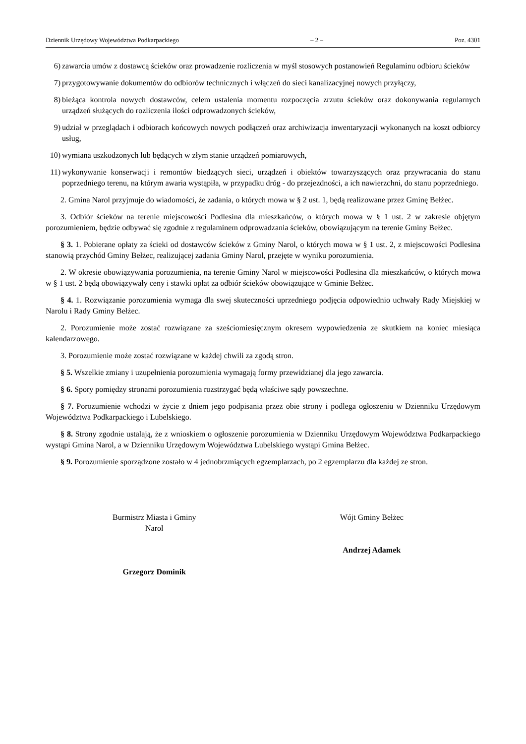Dziennik Urzędowy Województwa Podkarpackiego – 2 – Poz. 4301
6) zawarcia umów z dostawcą ścieków oraz prowadzenie rozliczenia w myśl stosowych postanowień Regulaminu odbioru ścieków
7) przygotowywanie dokumentów do odbiorów technicznych i włączeń do sieci kanalizacyjnej nowych przyłączy,
8) bieżąca kontrola nowych dostawców, celem ustalenia momentu rozpoczęcia zrzutu ścieków oraz dokonywania regularnych urządzeń służących do rozliczenia ilości odprowadzonych ścieków,
9) udział w przeglądach i odbiorach końcowych nowych podłączeń oraz archiwizacja inwentaryzacji wykonanych na koszt odbiorcy usług,
10) wymiana uszkodzonych lub będących w złym stanie urządzeń pomiarowych,
11) wykonywanie konserwacji i remontów biedzących sieci, urządzeń i obiektów towarzyszących oraz przywracania do stanu poprzedniego terenu, na którym awaria wystąpiła, w przypadku dróg - do przejezdności, a ich nawierzchni, do stanu poprzedniego.
2. Gmina Narol przyjmuje do wiadomości, że zadania, o których mowa w § 2 ust. 1, będą realizowane przez Gminę Bełżec.
3. Odbiór ścieków na terenie miejscowości Podlesina dla mieszkańców, o których mowa w § 1 ust. 2 w zakresie objętym porozumieniem, będzie odbywać się zgodnie z regulaminem odprowadzania ścieków, obowiązującym na terenie Gminy Bełżec.
§ 3. 1. Pobierane opłaty za ścieki od dostawców ścieków z Gminy Narol, o których mowa w § 1 ust. 2, z miejscowości Podlesina stanowią przychód Gminy Bełżec, realizującej zadania Gminy Narol, przejęte w wyniku porozumienia.
2. W okresie obowiązywania porozumienia, na terenie Gminy Narol w miejscowości Podlesina dla mieszkańców, o których mowa w § 1 ust. 2 będą obowiązywały ceny i stawki opłat za odbiór ścieków obowiązujące w Gminie Bełżec.
§ 4. 1. Rozwiązanie porozumienia wymaga dla swej skuteczności uprzedniego podjęcia odpowiednio uchwały Rady Miejskiej w Narolu i Rady Gminy Bełżec.
2. Porozumienie może zostać rozwiązane za sześciomiesięcznym okresem wypowiedzenia ze skutkiem na koniec miesiąca kalendarzowego.
3. Porozumienie może zostać rozwiązane w każdej chwili za zgodą stron.
§ 5. Wszelkie zmiany i uzupełnienia porozumienia wymagają formy przewidzianej dla jego zawarcia.
§ 6. Spory pomiędzy stronami porozumienia rozstrzygać będą właściwe sądy powszechne.
§ 7. Porozumienie wchodzi w życie z dniem jego podpisania przez obie strony i podlega ogłoszeniu w Dzienniku Urzędowym Województwa Podkarpackiego i Lubelskiego.
§ 8. Strony zgodnie ustalają, że z wnioskiem o ogłoszenie porozumienia w Dzienniku Urzędowym Województwa Podkarpackiego wystąpi Gmina Narol, a w Dzienniku Urzędowym Województwa Lubelskiego wystąpi Gmina Bełżec.
§ 9. Porozumienie sporządzone zostało w 4 jednobrzmiących egzemplarzach, po 2 egzemplarzu dla każdej ze stron.
Burmistrz Miasta i Gminy
Narol
Grzegorz Dominik
Wójt Gminy Bełżec
Andrzej Adamek